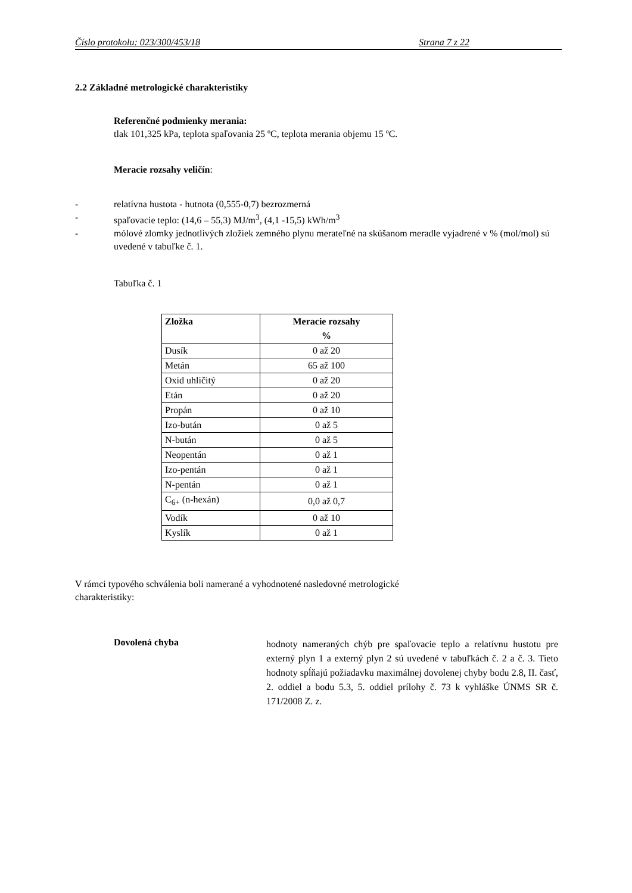Číslo protokolu: 023/300/453/18 Strana 7 z 22
2.2 Základné metrologické charakteristiky
Referenčné podmienky merania:
tlak 101,325 kPa, teplota spaľovania 25 ºC, teplota merania objemu 15 ºC.
Meracie rozsahy veličín:
- relatívna hustota - hutnota (0,555-0,7) bezrozmerná
- spaľovacie teplo: (14,6 – 55,3) MJ/m<sup>3</sup>, (4,1 -15,5) kWh/m<sup>3</sup>
- mólové zlomky jednotlivých zložiek zemného plynu merateľné na skúšanom meradle vyjadrené v % (mol/mol) sú uvedené v tabuľke č. 1.
Tabuľka č. 1
| Zložka | Meracie rozsahy % |
| --- | --- |
| Dusík | 0 až 20 |
| Metán | 65 až 100 |
| Oxid uhličitý | 0 až 20 |
| Etán | 0 až 20 |
| Propán | 0 až 10 |
| Izo-bután | 0 až 5 |
| N-bután | 0 až 5 |
| Neopentán | 0 až 1 |
| Izo-pentán | 0 až 1 |
| N-pentán | 0 až 1 |
| C<sub>6+</sub> (n-hexán) | 0,0 až 0,7 |
| Vodík | 0 až 10 |
| Kyslík | 0 až 1 |
V rámci typového schválenia boli namerané a vyhodnotené nasledovné metrologické
charakteristiky:
Dovolená chyba
hodnoty nameraných chýb pre spaľovacie teplo a relatívnu hustotu pre externý plyn 1 a externý plyn 2 sú uvedené v tabuľkách č. 2 a č. 3. Tieto hodnoty spĺňajú požiadavku maximálnej dovolenej chyby bodu 2.8, II. časť, 2. oddiel a bodu 5.3, 5. oddiel prílohy č. 73 k vyhláške ÚNMS SR č. 171/2008 Z. z.